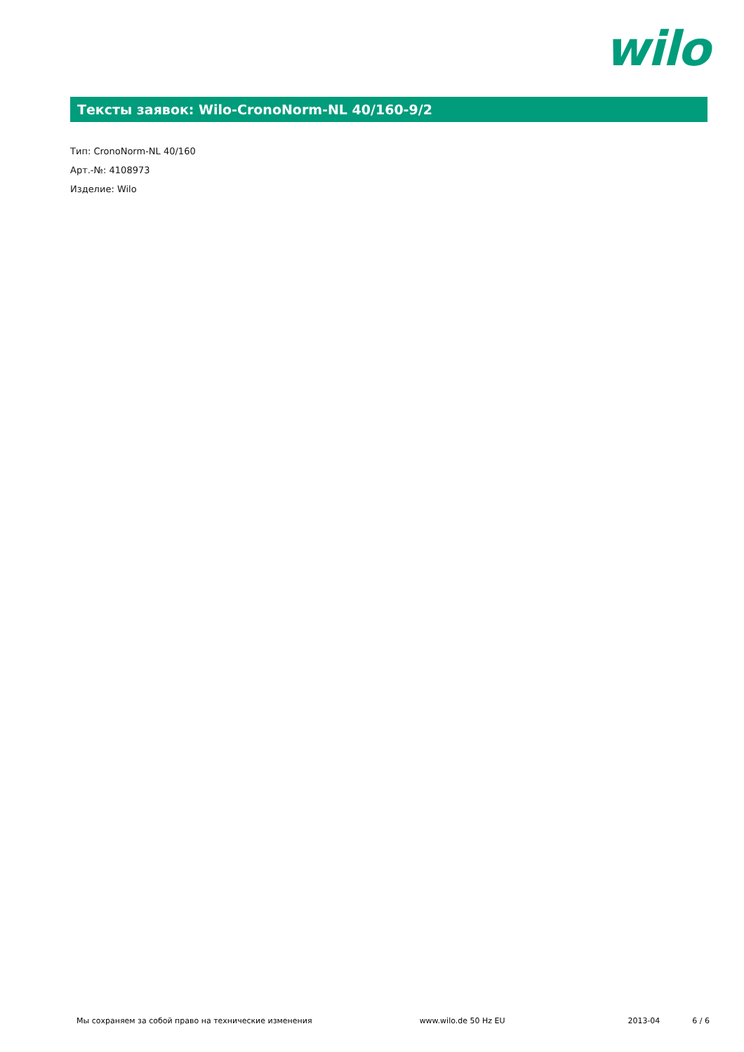wilo
Тексты заявок: Wilo-CronoNorm-NL 40/160-9/2
Тип: CronoNorm-NL 40/160
Арт.-№: 4108973
Изделие: Wilo
Мы сохраняем за собой право на технические изменения www.wilo.de 50 Hz EU 2013-04 6 / 6